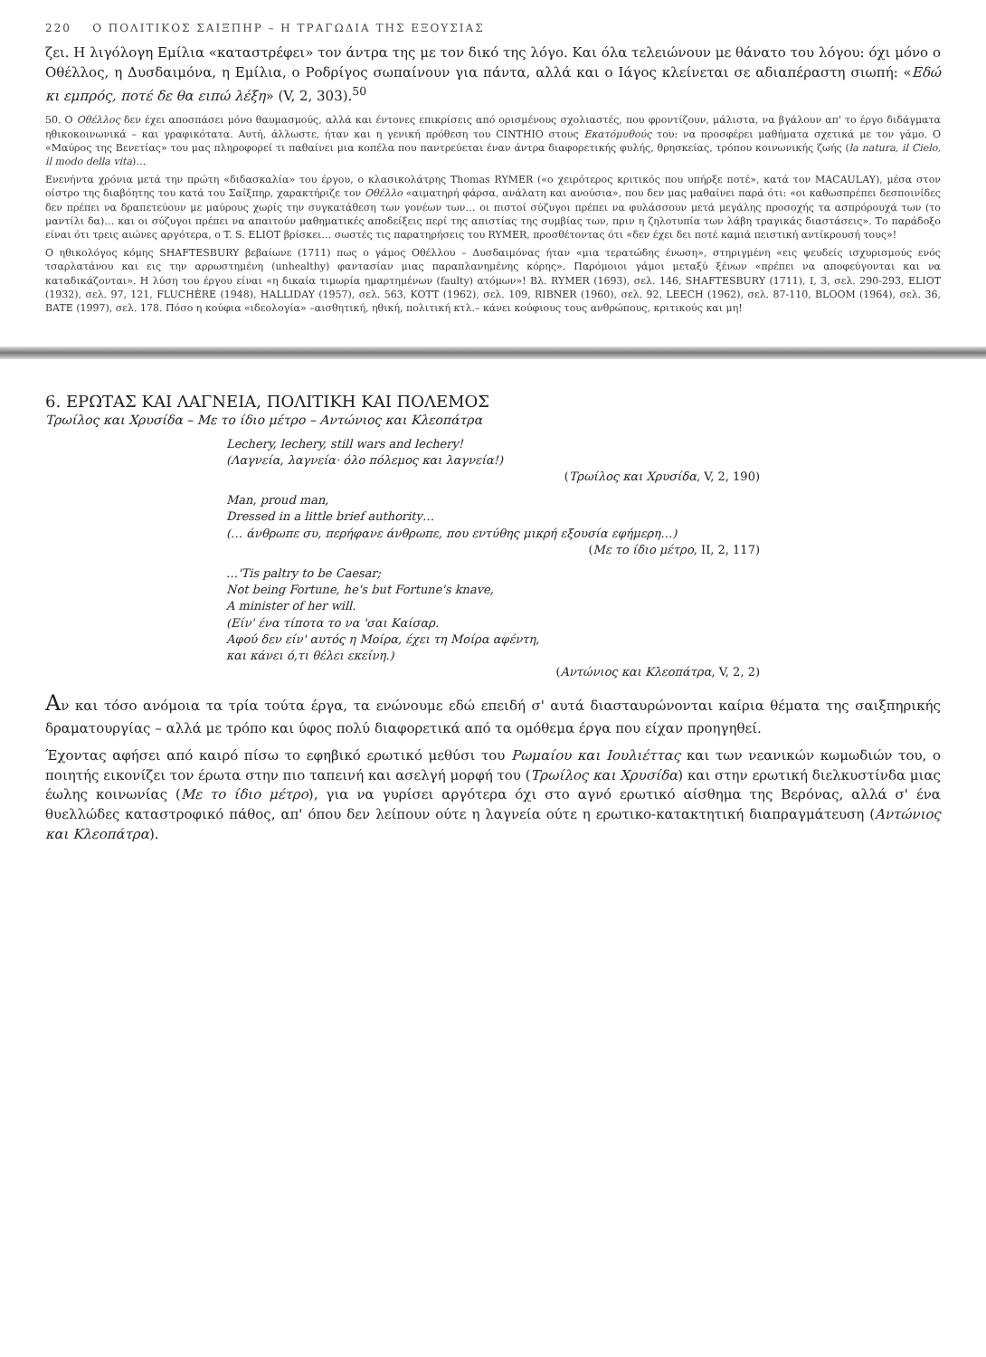220 Ο ΠΟΛΙΤΙΚΟΣ ΣΑΙΞΠΗΡ – Η ΤΡΑΓΩΔΙΑ ΤΗΣ ΕΞΟΥΣΙΑΣ
ζει. Η λιγόλογη Εμίλια «καταστρέφει» τον άντρα της με τον δικό της λόγο. Και όλα τελειώνουν με θάνατο του λόγου: όχι μόνο ο Οθέλλος, η Δυσδαιμόνα, η Εμίλια, ο Ροδρίγος σωπαίνουν για πάντα, αλλά και ο Ιάγος κλείνεται σε αδιαπέραστη σιωπή: «Εδώ κι εμπρός, ποτέ δε θα ειπώ λέξη» (V, 2, 303).<sup>50</sup>
50. Ο Οθέλλος δεν έχει αποσπάσει μόνο θαυμασμούς, αλλά και έντονες επικρίσεις από ορισμένους σχολιαστές, που φροντίζουν, μάλιστα, να βγάλουν απ' το έργο διδάγματα ηθικοκοινωνικά – και γραφικότατα. Αυτή, άλλωστε, ήταν και η γενική πρόθεση του CINTHIO στους Εκατόμυθούς του: να προσφέρει μαθήματα σχετικά με τον γάμο. Ο «Μαύρος της Βενετίας» του μας πληροφορεί τι παθαίνει μια κοπέλα που παντρεύεται έναν άντρα διαφορετικής φυλής, θρησκείας, τρόπου κοινωνικής ζωής (la natura, il Cielo, il modo della vita)…
Ενενήντα χρόνια μετά την πρώτη «διδασκαλία» του έργου, ο κλασικολάτρης Thomas RYMER («ο χειρότερος κριτικός που υπήρξε ποτέ», κατά τον MACAULAY), μέσα στον οίστρο της διαβόητης του κατά του Σαίξπηρ, χαρακτήριζε τον Οθέλλο «αιματηρή φάρσα, ανάλατη και ανούσια», που δεν μας μαθαίνει παρά ότι: «οι καθωσπρέπει δεσποινίδες δεν πρέπει να δραπετεύουν με μαύρους χωρίς την συγκατάθεση των γονέων των… οι πιστοί σύζυγοι πρέπει να φυλάσσουν μετά μεγάλης προσοχής τα ασπρόρουχά των (το μαντίλι δα)… και οι σύζυγοι πρέπει να απαιτούν μαθηματικές αποδείξεις περί της απιστίας της συμβίας των, πριν η ζηλοτυπία των λάβη τραγικάς διαστάσεις». Το παράδοξο είναι ότι τρεις αιώνες αργότερα, ο T. S. ELIOT βρίσκει… σωστές τις παρατηρήσεις του RYMER, προσθέτοντας ότι «δεν έχει δει ποτέ καμιά πειστική αντίκρουσή τους»!
Ο ηθικολόγος κόμης SHAFTESBURY βεβαίωνε (1711) πως ο γάμος Οθέλλου – Δυσδαιμόνας ήταν «μια τερατώδης ένωση», στηριγμένη «εις ψευδείς ισχυρισμούς ενός τσαρλατάνου και εις την αρρωστημένη (unhealthy) φαντασίαν μιας παραπλανημένης κόρης». Παρόμοιοι γάμοι μεταξύ ξένων «πρέπει να αποφεύγονται και να καταδικάζονται». Η λύση του έργου είναι «η δικαία τιμωρία ημαρτημένων (faulty) ατόμων»! Βλ. RYMER (1693), σελ. 146, SHAFTESBURY (1711), I, 3, σελ. 290-293, ELIOT (1932), σελ. 97, 121, FLUCHÈRE (1948), HALLIDAY (1957), σελ. 563, KOTT (1962), σελ. 109, RIBNER (1960), σελ. 92, LEECH (1962), σελ. 87-110, BLOOM (1964), σελ. 36, BATE (1997), σελ. 178. Πόσο η κούφια «ιδεολογία» –αισθητική, ηθική, πολιτική κτλ.– κάνει κούφιους τους ανθρώπους, κριτικούς και μη!
6. ΕΡΩΤΑΣ ΚΑΙ ΛΑΓΝΕΙΑ, ΠΟΛΙΤΙΚΗ ΚΑΙ ΠΟΛΕΜΟΣ
Τρωίλος και Χρυσίδα – Με το ίδιο μέτρο – Αντώνιος και Κλεοπάτρα
Lechery, lechery, still wars and lechery!
(Λαγνεία, λαγνεία· όλο πόλεμος και λαγνεία!)
(Τρωίλος και Χρυσίδα, V, 2, 190)
Man, proud man,
Dressed in a little brief authority…
(… άνθρωπε συ, περήφανε άνθρωπε, που εντύθης μικρή εξουσία εφήμερη…)
(Με το ίδιο μέτρο, II, 2, 117)
…'Tis paltry to be Caesar;
Not being Fortune, he's but Fortune's knave,
A minister of her will.
(Είν' ένα τίποτα το να 'σαι Καίσαρ.
Αφού δεν είν' αυτός η Μοίρα, έχει τη Μοίρα αφέντη,
και κάνει ό,τι θέλει εκείνη.)
(Αντώνιος και Κλεοπάτρα, V, 2, 2)
Αν και τόσο ανόμοια τα τρία τούτα έργα, τα ενώνουμε εδώ επειδή σ' αυτά διασταυρώνονται καίρια θέματα της σαιξπηρικής δραματουργίας – αλλά με τρόπο και ύφος πολύ διαφορετικά από τα ομόθεμα έργα που είχαν προηγηθεί.
Έχοντας αφήσει από καιρό πίσω το εφηβικό ερωτικό μεθύσι του Ρωμαίου και Ιουλιέττας και των νεανικών κωμωδιών του, ο ποιητής εικονίζει τον έρωτα στην πιο ταπεινή και ασελγή μορφή του (Τρωίλος και Χρυσίδα) και στην ερωτική διελκυστίνδα μιας έωλης κοινωνίας (Με το ίδιο μέτρο), για να γυρίσει αργότερα όχι στο αγνό ερωτικό αίσθημα της Βερόνας, αλλά σ' ένα θυελλώδες καταστροφικό πάθος, απ' όπου δεν λείπουν ούτε η λαγνεία ούτε η ερωτικο-κατακτητική διαπραγμάτευση (Αντώνιος και Κλεοπάτρα).